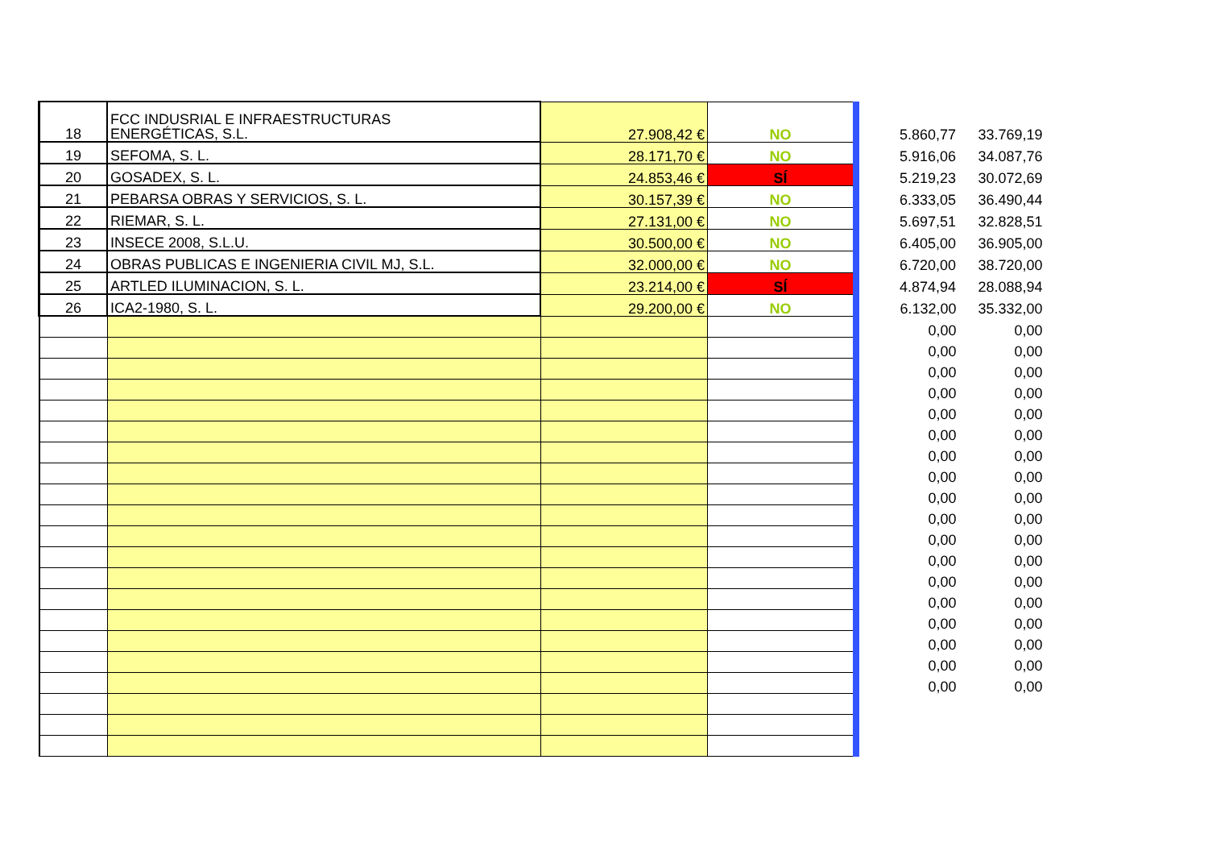| 18 | FCC INDUSRIAL E INFRAESTRUCTURAS ENERGÉTICAS, S.L. | 27.908,42 € | NO | 5.860,77 | 33.769,19 |
| 19 | SEFOMA, S. L. | 28.171,70 € | NO | 5.916,06 | 34.087,76 |
| 20 | GOSADEX, S. L. | 24.853,46 € | SÍ | 5.219,23 | 30.072,69 |
| 21 | PEBARSA OBRAS Y SERVICIOS, S. L. | 30.157,39 € | NO | 6.333,05 | 36.490,44 |
| 22 | RIEMAR, S. L. | 27.131,00 € | NO | 5.697,51 | 32.828,51 |
| 23 | INSECE 2008, S.L.U. | 30.500,00 € | NO | 6.405,00 | 36.905,00 |
| 24 | OBRAS PUBLICAS E INGENIERIA CIVIL MJ, S.L. | 32.000,00 € | NO | 6.720,00 | 38.720,00 |
| 25 | ARTLED ILUMINACION, S. L. | 23.214,00 € | SÍ | 4.874,94 | 28.088,94 |
| 26 | ICA2-1980, S. L. | 29.200,00 € | NO | 6.132,00 | 35.332,00 |
| | | | | 0,00 | 0,00 |
| | | | | 0,00 | 0,00 |
| | | | | 0,00 | 0,00 |
| | | | | 0,00 | 0,00 |
| | | | | 0,00 | 0,00 |
| | | | | 0,00 | 0,00 |
| | | | | 0,00 | 0,00 |
| | | | | 0,00 | 0,00 |
| | | | | 0,00 | 0,00 |
| | | | | 0,00 | 0,00 |
| | | | | 0,00 | 0,00 |
| | | | | 0,00 | 0,00 |
| | | | | 0,00 | 0,00 |
| | | | | 0,00 | 0,00 |
| | | | | 0,00 | 0,00 |
| | | | | 0,00 | 0,00 |
| | | | | 0,00 | 0,00 |
| | | | | 0,00 | 0,00 |